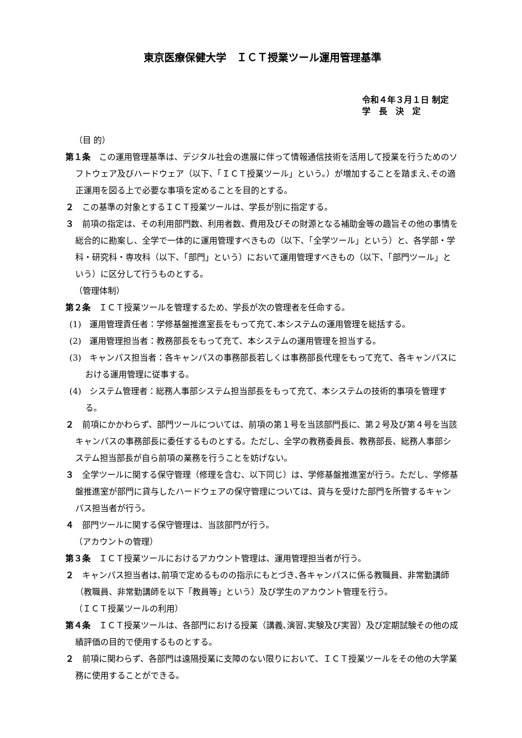東京医療保健大学　ＩＣＴ授業ツール運用管理基準
令和４年３月１日 制定
学　長　決　定
（目 的）
第１条　この運用管理基準は、デジタル社会の進展に伴って情報通信技術を活用して授業を行うためのソフトウェア及びハードウェア（以下、「ＩＣＴ授業ツール」という。）が増加することを踏まえ､その適正運用を図る上で必要な事項を定めることを目的とする。
２　この基準の対象とするＩＣＴ授業ツールは、学長が別に指定する。
３　前項の指定は、その利用部門数、利用者数、費用及びその財源となる補助金等の趣旨その他の事情を総合的に勘案し、全学で一体的に運用管理すべきもの（以下、「全学ツール」という）と、各学部・学科・研究科・専攻科（以下、「部門」という）において運用管理すべきもの（以下、「部門ツール」という）に区分して行うものとする。
（管理体制）
第２条　ＩＣＴ授業ツールを管理するため、学長が次の管理者を任命する。
(1)　運用管理責任者：学修基盤推進室長をもって充て､本システムの運用管理を総括する。
(2)　運用管理担当者：教務部長をもって充て、本システムの運用管理を担当する。
(3)　キャンパス担当者：各キャンパスの事務部長若しくは事務部長代理をもって充て、各キャンパスにおける運用管理に従事する。
(4)　システム管理者：総務人事部システム担当部長をもって充て、本システムの技術的事項を管理する。
２　前項にかかわらず、部門ツールについては、前項の第１号を当該部門長に、第２号及び第４号を当該キャンパスの事務部長に委任するものとする。ただし、全学の教務委員長、教務部長、総務人事部システム担当部長が自ら前項の業務を行うことを妨げない。
３　全学ツールに関する保守管理（修理を含む、以下同じ）は、学修基盤推進室が行う。ただし、学修基盤推進室が部門に貸与したハードウェアの保守管理については、貸与を受けた部門を所管するキャンパス担当者が行う。
４　部門ツールに関する保守管理は、当該部門が行う。
（アカウントの管理）
第３条　ＩＣＴ授業ツールにおけるアカウント管理は、運用管理担当者が行う。
２　キャンパス担当者は､前項で定めるものの指示にもとづき､各キャンパスに係る教職員、非常勤講師（教職員、非常勤講師を以下「教員等」という）及び学生のアカウント管理を行う。
（ＩＣＴ授業ツールの利用）
第４条　ＩＣＴ授業ツールは、各部門における授業（講義､演習､実験及び実習）及び定期試験その他の成績評価の目的で使用するものとする。
２　前項に関わらず、各部門は遠隔授業に支障のない限りにおいて、ＩＣＴ授業ツールをその他の大学業務に使用することができる。